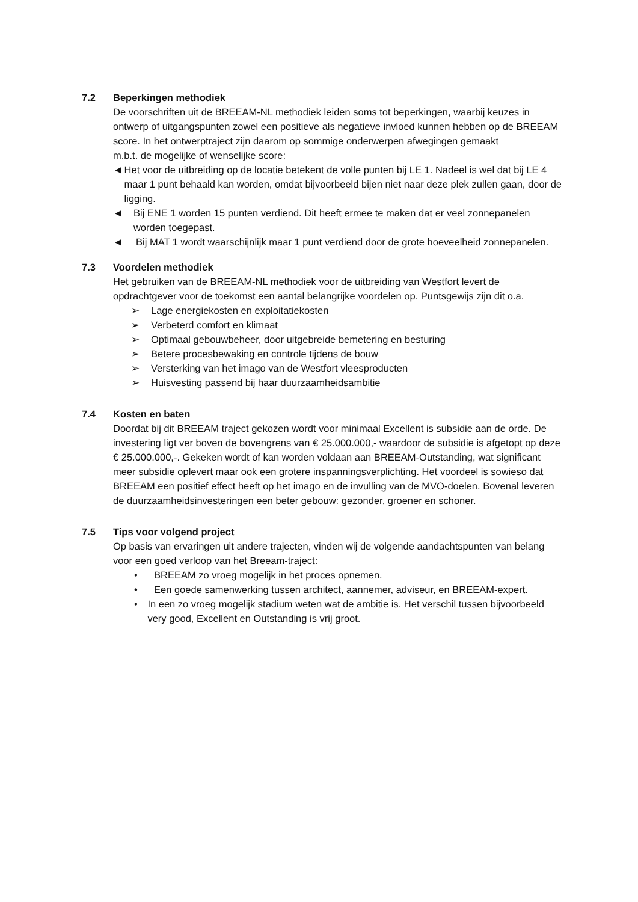7.2 Beperkingen methodiek
De voorschriften uit de BREEAM-NL methodiek leiden soms tot beperkingen, waarbij keuzes in ontwerp of uitgangspunten zowel een positieve als negatieve invloed kunnen hebben op de BREEAM score. In het ontwerptraject zijn daarom op sommige onderwerpen afwegingen gemaakt
m.b.t. de mogelijke of wenselijke score:
◄ Het voor de uitbreiding op de locatie betekent de volle punten bij LE 1. Nadeel is wel dat bij LE 4 maar 1 punt behaald kan worden, omdat bijvoorbeeld bijen niet naar deze plek zullen gaan, door de ligging.
◄ Bij ENE 1 worden 15 punten verdiend. Dit heeft ermee te maken dat er veel zonnepanelen worden toegepast.
◄ Bij MAT 1 wordt waarschijnlijk maar 1 punt verdiend door de grote hoeveelheid zonnepanelen.
7.3 Voordelen methodiek
Het gebruiken van de BREEAM-NL methodiek voor de uitbreiding van Westfort levert de opdrachtgever voor de toekomst een aantal belangrijke voordelen op. Puntsgewijs zijn dit o.a.
➢ Lage energiekosten en exploitatiekosten
➢ Verbeterd comfort en klimaat
➢ Optimaal gebouwbeheer, door uitgebreide bemetering en besturing
➢ Betere procesbewaking en controle tijdens de bouw
➢ Versterking van het imago van de Westfort vleesproducten
➢ Huisvesting passend bij haar duurzaamheidsambitie
7.4 Kosten en baten
Doordat bij dit BREEAM traject gekozen wordt voor minimaal Excellent is subsidie aan de orde. De investering ligt ver boven de bovengrens van € 25.000.000,- waardoor de subsidie is afgetopt op deze € 25.000.000,-. Gekeken wordt of kan worden voldaan aan BREEAM-Outstanding, wat significant meer subsidie oplevert maar ook een grotere inspanningsverplichting. Het voordeel is sowieso dat BREEAM een positief effect heeft op het imago en de invulling van de MVO-doelen. Bovenal leveren de duurzaamheidsinvesteringen een beter gebouw: gezonder, groener en schoner.
7.5 Tips voor volgend project
Op basis van ervaringen uit andere trajecten, vinden wij de volgende aandachtspunten van belang voor een goed verloop van het Breeam-traject:
• BREEAM zo vroeg mogelijk in het proces opnemen.
• Een goede samenwerking tussen architect, aannemer, adviseur, en BREEAM-expert.
• In een zo vroeg mogelijk stadium weten wat de ambitie is. Het verschil tussen bijvoorbeeld very good, Excellent en Outstanding is vrij groot.